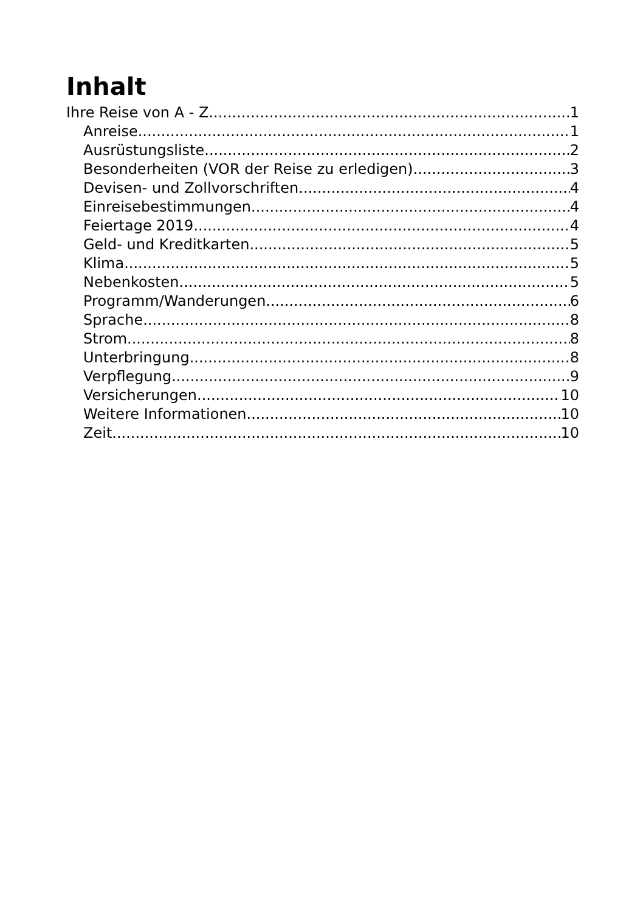Inhalt
Ihre Reise von A - Z 1
Anreise 1
Ausrüstungsliste 2
Besonderheiten (VOR der Reise zu erledigen) 3
Devisen- und Zollvorschriften 4
Einreisebestimmungen 4
Feiertage 2019 4
Geld- und Kreditkarten 5
Klima 5
Nebenkosten 5
Programm/Wanderungen 6
Sprache 8
Strom 8
Unterbringung 8
Verpflegung 9
Versicherungen 10
Weitere Informationen 10
Zeit 10